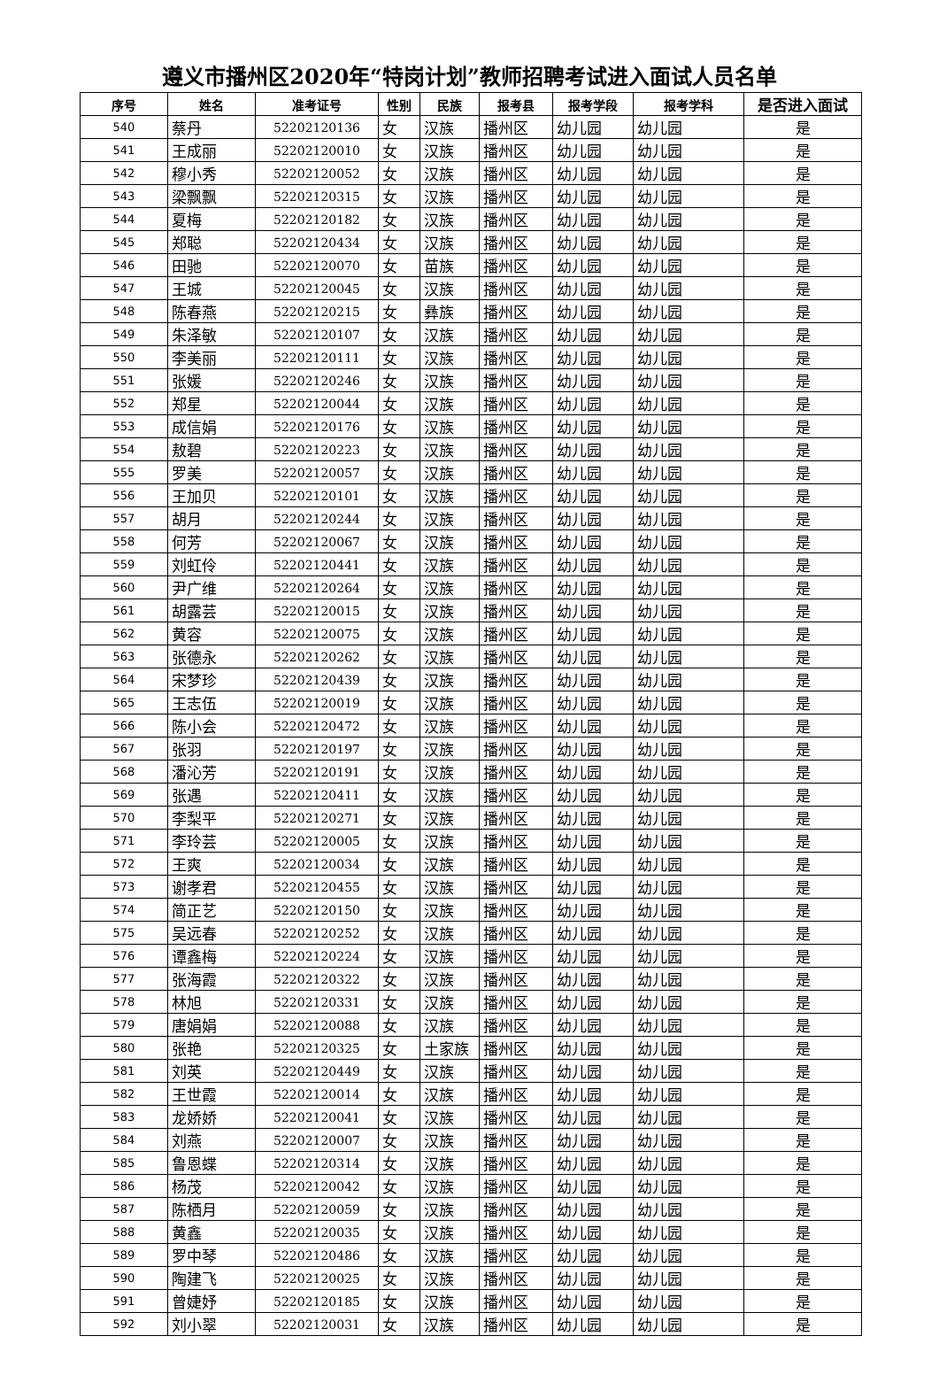遵义市播州区2020年“特岗计划”教师招聘考试进入面试人员名单
| 序号 | 姓名 | 准考证号 | 性别 | 民族 | 报考县 | 报考学段 | 报考学科 | 是否进入面试 |
| --- | --- | --- | --- | --- | --- | --- | --- | --- |
| 540 | 蔡丹 | 52202120136 | 女 | 汉族 | 播州区 | 幼儿园 | 幼儿园 | 是 |
| 541 | 王成丽 | 52202120010 | 女 | 汉族 | 播州区 | 幼儿园 | 幼儿园 | 是 |
| 542 | 穆小秀 | 52202120052 | 女 | 汉族 | 播州区 | 幼儿园 | 幼儿园 | 是 |
| 543 | 梁飘飘 | 52202120315 | 女 | 汉族 | 播州区 | 幼儿园 | 幼儿园 | 是 |
| 544 | 夏梅 | 52202120182 | 女 | 汉族 | 播州区 | 幼儿园 | 幼儿园 | 是 |
| 545 | 郑聪 | 52202120434 | 女 | 汉族 | 播州区 | 幼儿园 | 幼儿园 | 是 |
| 546 | 田驰 | 52202120070 | 女 | 苗族 | 播州区 | 幼儿园 | 幼儿园 | 是 |
| 547 | 王城 | 52202120045 | 女 | 汉族 | 播州区 | 幼儿园 | 幼儿园 | 是 |
| 548 | 陈春燕 | 52202120215 | 女 | 彝族 | 播州区 | 幼儿园 | 幼儿园 | 是 |
| 549 | 朱泽敏 | 52202120107 | 女 | 汉族 | 播州区 | 幼儿园 | 幼儿园 | 是 |
| 550 | 李美丽 | 52202120111 | 女 | 汉族 | 播州区 | 幼儿园 | 幼儿园 | 是 |
| 551 | 张媛 | 52202120246 | 女 | 汉族 | 播州区 | 幼儿园 | 幼儿园 | 是 |
| 552 | 郑星 | 52202120044 | 女 | 汉族 | 播州区 | 幼儿园 | 幼儿园 | 是 |
| 553 | 成信娟 | 52202120176 | 女 | 汉族 | 播州区 | 幼儿园 | 幼儿园 | 是 |
| 554 | 敖碧 | 52202120223 | 女 | 汉族 | 播州区 | 幼儿园 | 幼儿园 | 是 |
| 555 | 罗美 | 52202120057 | 女 | 汉族 | 播州区 | 幼儿园 | 幼儿园 | 是 |
| 556 | 王加贝 | 52202120101 | 女 | 汉族 | 播州区 | 幼儿园 | 幼儿园 | 是 |
| 557 | 胡月 | 52202120244 | 女 | 汉族 | 播州区 | 幼儿园 | 幼儿园 | 是 |
| 558 | 何芳 | 52202120067 | 女 | 汉族 | 播州区 | 幼儿园 | 幼儿园 | 是 |
| 559 | 刘虹伶 | 52202120441 | 女 | 汉族 | 播州区 | 幼儿园 | 幼儿园 | 是 |
| 560 | 尹广维 | 52202120264 | 女 | 汉族 | 播州区 | 幼儿园 | 幼儿园 | 是 |
| 561 | 胡露芸 | 52202120015 | 女 | 汉族 | 播州区 | 幼儿园 | 幼儿园 | 是 |
| 562 | 黄容 | 52202120075 | 女 | 汉族 | 播州区 | 幼儿园 | 幼儿园 | 是 |
| 563 | 张德永 | 52202120262 | 女 | 汉族 | 播州区 | 幼儿园 | 幼儿园 | 是 |
| 564 | 宋梦珍 | 52202120439 | 女 | 汉族 | 播州区 | 幼儿园 | 幼儿园 | 是 |
| 565 | 王志伍 | 52202120019 | 女 | 汉族 | 播州区 | 幼儿园 | 幼儿园 | 是 |
| 566 | 陈小会 | 52202120472 | 女 | 汉族 | 播州区 | 幼儿园 | 幼儿园 | 是 |
| 567 | 张羽 | 52202120197 | 女 | 汉族 | 播州区 | 幼儿园 | 幼儿园 | 是 |
| 568 | 潘沁芳 | 52202120191 | 女 | 汉族 | 播州区 | 幼儿园 | 幼儿园 | 是 |
| 569 | 张遇 | 52202120411 | 女 | 汉族 | 播州区 | 幼儿园 | 幼儿园 | 是 |
| 570 | 李梨平 | 52202120271 | 女 | 汉族 | 播州区 | 幼儿园 | 幼儿园 | 是 |
| 571 | 李玲芸 | 52202120005 | 女 | 汉族 | 播州区 | 幼儿园 | 幼儿园 | 是 |
| 572 | 王爽 | 52202120034 | 女 | 汉族 | 播州区 | 幼儿园 | 幼儿园 | 是 |
| 573 | 谢孝君 | 52202120455 | 女 | 汉族 | 播州区 | 幼儿园 | 幼儿园 | 是 |
| 574 | 简正艺 | 52202120150 | 女 | 汉族 | 播州区 | 幼儿园 | 幼儿园 | 是 |
| 575 | 吴远春 | 52202120252 | 女 | 汉族 | 播州区 | 幼儿园 | 幼儿园 | 是 |
| 576 | 谭鑫梅 | 52202120224 | 女 | 汉族 | 播州区 | 幼儿园 | 幼儿园 | 是 |
| 577 | 张海霞 | 52202120322 | 女 | 汉族 | 播州区 | 幼儿园 | 幼儿园 | 是 |
| 578 | 林旭 | 52202120331 | 女 | 汉族 | 播州区 | 幼儿园 | 幼儿园 | 是 |
| 579 | 唐娟娟 | 52202120088 | 女 | 汉族 | 播州区 | 幼儿园 | 幼儿园 | 是 |
| 580 | 张艳 | 52202120325 | 女 | 土家族 | 播州区 | 幼儿园 | 幼儿园 | 是 |
| 581 | 刘英 | 52202120449 | 女 | 汉族 | 播州区 | 幼儿园 | 幼儿园 | 是 |
| 582 | 王世霞 | 52202120014 | 女 | 汉族 | 播州区 | 幼儿园 | 幼儿园 | 是 |
| 583 | 龙娇娇 | 52202120041 | 女 | 汉族 | 播州区 | 幼儿园 | 幼儿园 | 是 |
| 584 | 刘燕 | 52202120007 | 女 | 汉族 | 播州区 | 幼儿园 | 幼儿园 | 是 |
| 585 | 鲁恩蝶 | 52202120314 | 女 | 汉族 | 播州区 | 幼儿园 | 幼儿园 | 是 |
| 586 | 杨茂 | 52202120042 | 女 | 汉族 | 播州区 | 幼儿园 | 幼儿园 | 是 |
| 587 | 陈栖月 | 52202120059 | 女 | 汉族 | 播州区 | 幼儿园 | 幼儿园 | 是 |
| 588 | 黄鑫 | 52202120035 | 女 | 汉族 | 播州区 | 幼儿园 | 幼儿园 | 是 |
| 589 | 罗中琴 | 52202120486 | 女 | 汉族 | 播州区 | 幼儿园 | 幼儿园 | 是 |
| 590 | 陶建飞 | 52202120025 | 女 | 汉族 | 播州区 | 幼儿园 | 幼儿园 | 是 |
| 591 | 曾婕妤 | 52202120185 | 女 | 汉族 | 播州区 | 幼儿园 | 幼儿园 | 是 |
| 592 | 刘小翠 | 52202120031 | 女 | 汉族 | 播州区 | 幼儿园 | 幼儿园 | 是 |